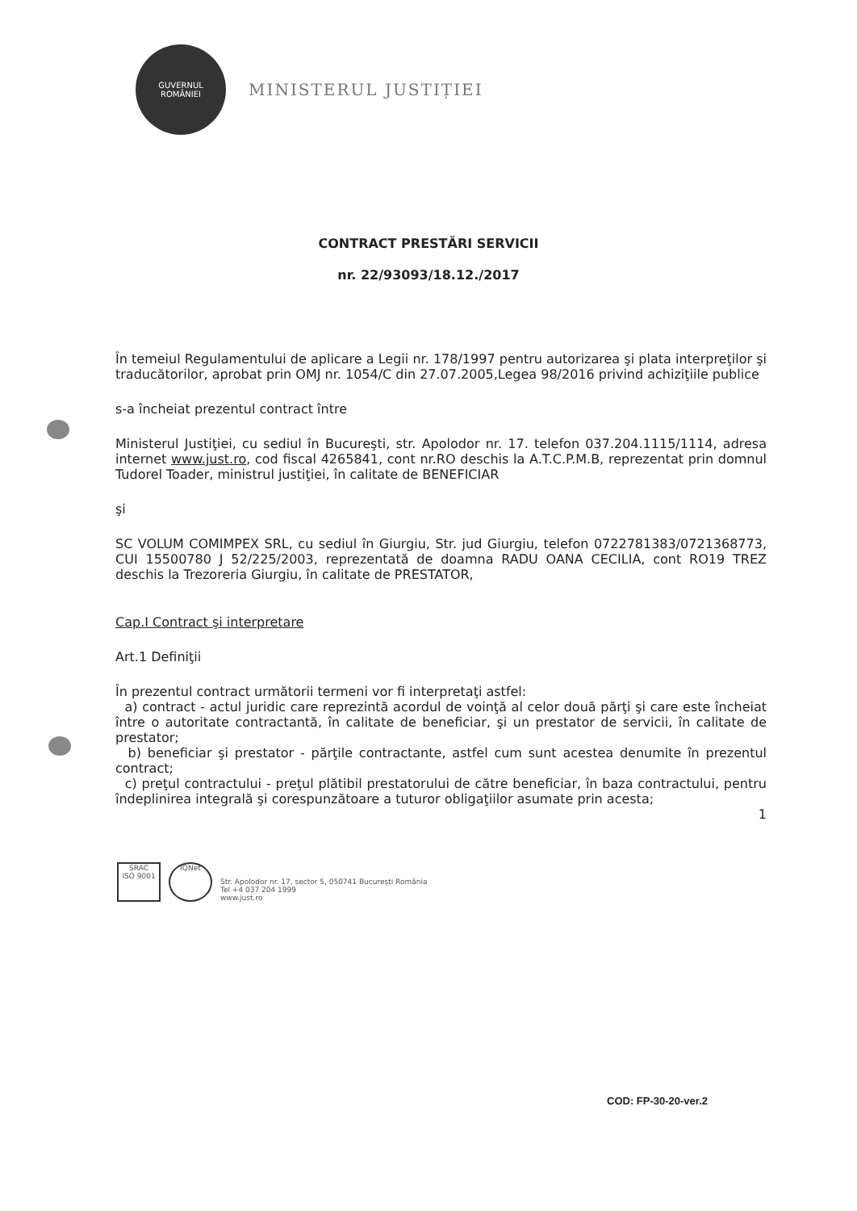GUVERNUL
ROMÂNIEI
MINISTERUL JUSTIȚIEI
CONTRACT PRESTĂRI SERVICII
nr. 22/93093/18.12./2017
În temeiul Regulamentului de aplicare a Legii nr. 178/1997 pentru autorizarea şi plata interpreţilor şi traducătorilor, aprobat prin OMJ nr. 1054/C din 27.07.2005,Legea 98/2016 privind achiziţiile publice
s-a încheiat prezentul contract între
Ministerul Justiţiei, cu sediul în Bucureşti, str. Apolodor nr. 17. telefon 037.204.1115/1114, adresa internet www.just.ro, cod fiscal 4265841, cont nr.RO deschis la A.T.C.P.M.B, reprezentat prin domnul Tudorel Toader, ministrul justiţiei, în calitate de BENEFICIAR
şi
SC VOLUM COMIMPEX SRL, cu sediul în Giurgiu, Str. jud Giurgiu, telefon 0722781383/0721368773, CUI 15500780 J 52/225/2003, reprezentată de doamna RADU OANA CECILIA, cont RO19 TREZ deschis la Trezoreria Giurgiu, în calitate de PRESTATOR,
Cap.I Contract şi interpretare
Art.1 Definiţii
În prezentul contract următorii termeni vor fi interpretaţi astfel:
a) contract - actul juridic care reprezintă acordul de voinţă al celor două părţi şi care este încheiat între o autoritate contractantă, în calitate de beneficiar, şi un prestator de servicii, în calitate de prestator;
b) beneficiar şi prestator - părţile contractante, astfel cum sunt acestea denumite în prezentul contract;
c) preţul contractului - preţul plătibil prestatorului de către beneficiar, în baza contractului, pentru îndeplinirea integrală şi corespunzătoare a tuturor obligaţiilor asumate prin acesta;
1
SRAC
ISO 9001
IQNet
Str. Apolodor nr. 17, sector 5, 050741 București România
Tel +4 037 204 1999
www.just.ro
COD: FP-30-20-ver.2